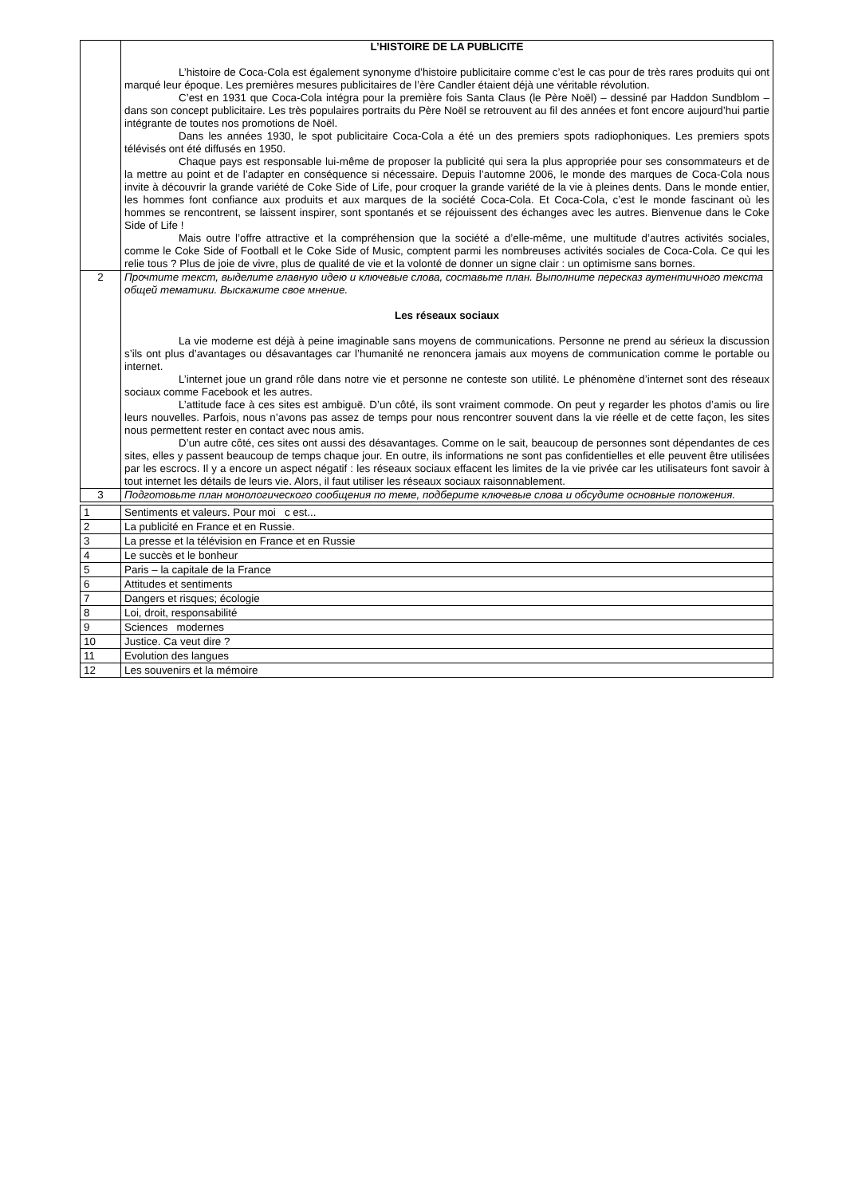| | L’HISTOIRE DE LA PUBLICITE L’histoire de Coca-Cola est également synonyme d’histoire publicitaire comme c’est le cas pour de très rares produits qui ont marqué leur époque. Les premières mesures publicitaires de l’ère Candler étaient déjà une véritable révolution. C’est en 1931 que Coca-Cola intégra pour la première fois Santa Claus (le Père Noël) – dessiné par Haddon Sundblom – dans son concept publicitaire. Les très populaires portraits du Père Noël se retrouvent au fil des années et font encore aujourd’hui partie intégrante de toutes nos promotions de Noël. Dans les années 1930, le spot publicitaire Coca-Cola a été un des premiers spots radiophoniques. Les premiers spots télévisés ont été diffusés en 1950. Chaque pays est responsable lui-même de proposer la publicité qui sera la plus appropriée pour ses consommateurs et de la mettre au point et de l’adapter en conséquence si nécessaire. Depuis l’automne 2006, le monde des marques de Coca-Cola nous invite à découvrir la grande variété de Coke Side of Life, pour croquer la grande variété de la vie à pleines dents. Dans le monde entier, les hommes font confiance aux produits et aux marques de la société Coca-Cola. Et Coca-Cola, c’est le monde fascinant où les hommes se rencontrent, se laissent inspirer, sont spontanés et se réjouissent des échanges avec les autres. Bienvenue dans le Coke Side of Life ! Mais outre l’offre attractive et la compréhension que la société a d’elle-même, une multitude d’autres activités sociales, comme le Coke Side of Football et le Coke Side of Music, comptent parmi les nombreuses activités sociales de Coca-Cola. Ce qui les relie tous ? Plus de joie de vivre, plus de qualité de vie et la volonté de donner un signe clair : un optimisme sans bornes. |
| 2 | Прочтите текст, выделите главную идею и ключевые слова, составьте план. Выполните пересказ аутентичного текста общей тематики. Выскажите свое мнение. Les réseaux sociaux La vie moderne est déjà à peine imaginable sans moyens de communications. Personne ne prend au sérieux la discussion s’ils ont plus d’avantages ou désavantages car l’humanité ne renoncera jamais aux moyens de communication comme le portable ou internet. L’internet joue un grand rôle dans notre vie et personne ne conteste son utilité. Le phénomène d’internet sont des réseaux sociaux comme Facebook et les autres. L’attitude face à ces sites est ambiguë. D’un côté, ils sont vraiment commode. On peut y regarder les photos d’amis ou lire leurs nouvelles. Parfois, nous n’avons pas assez de temps pour nous rencontrer souvent dans la vie réelle et de cette façon, les sites nous permettent rester en contact avec nous amis. D’un autre côté, ces sites ont aussi des désavantages. Comme on le sait, beaucoup de personnes sont dépendantes de ces sites, elles y passent beaucoup de temps chaque jour. En outre, ils informations ne sont pas confidentielles et elle peuvent être utilisées par les escrocs. Il y a encore un aspect négatif : les réseaux sociaux effacent les limites de la vie privée car les utilisateurs font savoir à tout internet les détails de leurs vie. Alors, il faut utiliser les réseaux sociaux raisonnablement. |
| 3 | Подготовьте план монологического сообщения по теме, подберите ключевые слова и обсудите основные положения. |
| 1 | Sentiments et valeurs. Pour moi c est... |
| 2 | La publicité en France et en Russie. |
| 3 | La presse et la télévision en France et en Russie |
| 4 | Le succès et le bonheur |
| 5 | Paris – la capitale de la France |
| 6 | Attitudes et sentiments |
| 7 | Dangers et risques; écologie |
| 8 | Loi, droit, responsabilité |
| 9 | Sciences modernes |
| 10 | Justice. Ca veut dire ? |
| 11 | Evolution des langues |
| 12 | Les souvenirs et la mémoire |